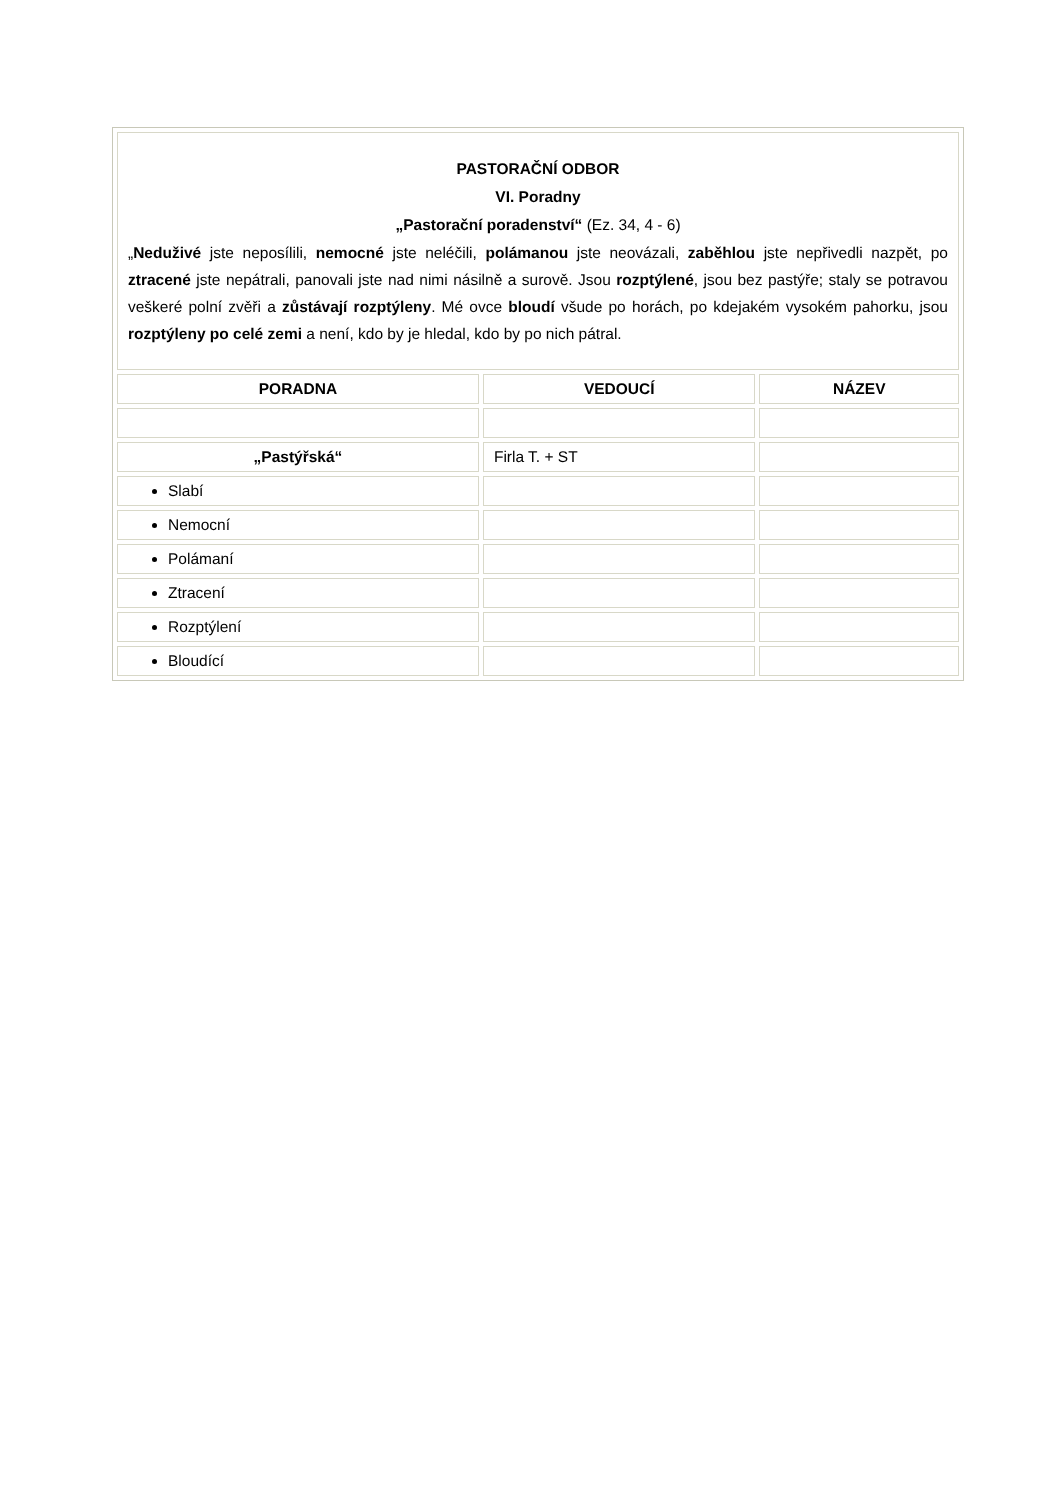| PASTORAČNÍ ODBOR VI. Poradny „Pastorační poradenství“ (Ez. 34, 4 - 6) „ Neduživé jste neposílili, nemocné jste neléčili, polámanou jste neovázali, zaběhlou jste nepřivedli nazpět, po ztracené jste nepátrali, panovali jste nad nimi násilně a surově. Jsou rozptýlené , jsou bez pastýře; staly se potravou veškeré polní zvěři a zůstávají rozptýleny . Mé ovce bloudí všude po horách, po kdejakém vysokém pahorku, jsou rozptýleny po celé zemi a není, kdo by je hledal, kdo by po nich pátral. | | |
| PORADNA | VEDOUCÍ | NÁZEV |
| „Pastýřská“ | Firla T. + ST | |
| Slabí | | |
| Nemocní | | |
| Polámaní | | |
| Ztracení | | |
| Rozptýlení | | |
| Bloudící | | |